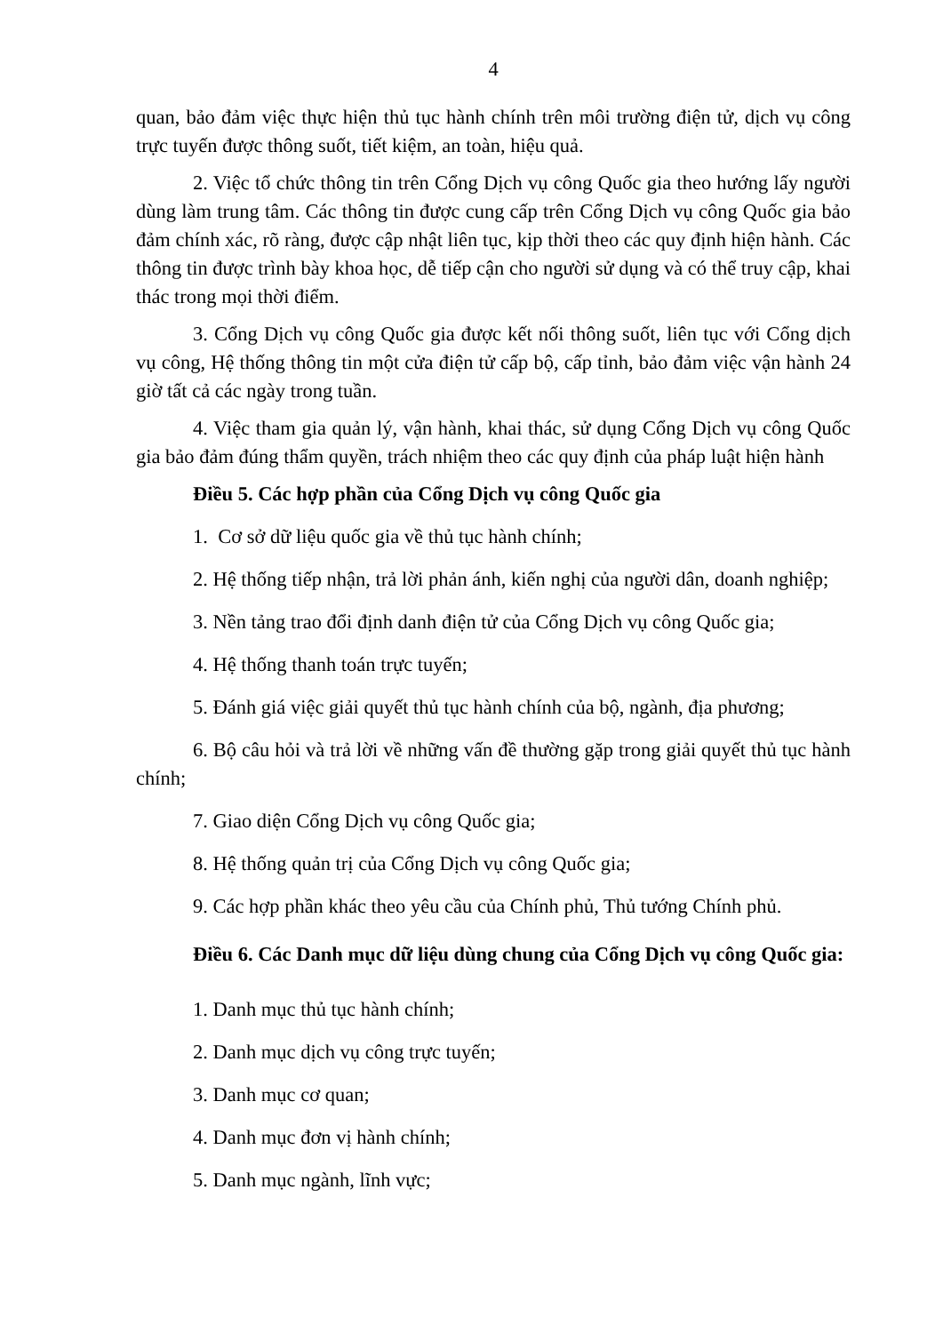4
quan, bảo đảm việc thực hiện thủ tục hành chính trên môi trường điện tử, dịch vụ công trực tuyến được thông suốt, tiết kiệm, an toàn, hiệu quả.
2. Việc tổ chức thông tin trên Cổng Dịch vụ công Quốc gia theo hướng lấy người dùng làm trung tâm. Các thông tin được cung cấp trên Cổng Dịch vụ công Quốc gia bảo đảm chính xác, rõ ràng, được cập nhật liên tục, kịp thời theo các quy định hiện hành. Các thông tin được trình bày khoa học, dễ tiếp cận cho người sử dụng và có thể truy cập, khai thác trong mọi thời điểm.
3. Cổng Dịch vụ công Quốc gia được kết nối thông suốt, liên tục với Cổng dịch vụ công, Hệ thống thông tin một cửa điện tử cấp bộ, cấp tỉnh, bảo đảm việc vận hành 24 giờ tất cả các ngày trong tuần.
4. Việc tham gia quản lý, vận hành, khai thác, sử dụng Cổng Dịch vụ công Quốc gia bảo đảm đúng thẩm quyền, trách nhiệm theo các quy định của pháp luật hiện hành
Điều 5. Các hợp phần của Cổng Dịch vụ công Quốc gia
1. Cơ sở dữ liệu quốc gia về thủ tục hành chính;
2. Hệ thống tiếp nhận, trả lời phản ánh, kiến nghị của người dân, doanh nghiệp;
3. Nền tảng trao đổi định danh điện tử của Cổng Dịch vụ công Quốc gia;
4. Hệ thống thanh toán trực tuyến;
5. Đánh giá việc giải quyết thủ tục hành chính của bộ, ngành, địa phương;
6. Bộ câu hỏi và trả lời về những vấn đề thường gặp trong giải quyết thủ tục hành chính;
7. Giao diện Cổng Dịch vụ công Quốc gia;
8. Hệ thống quản trị của Cổng Dịch vụ công Quốc gia;
9. Các hợp phần khác theo yêu cầu của Chính phủ, Thủ tướng Chính phủ.
Điều 6. Các Danh mục dữ liệu dùng chung của Cổng Dịch vụ công Quốc gia:
1. Danh mục thủ tục hành chính;
2. Danh mục dịch vụ công trực tuyến;
3. Danh mục cơ quan;
4. Danh mục đơn vị hành chính;
5. Danh mục ngành, lĩnh vực;